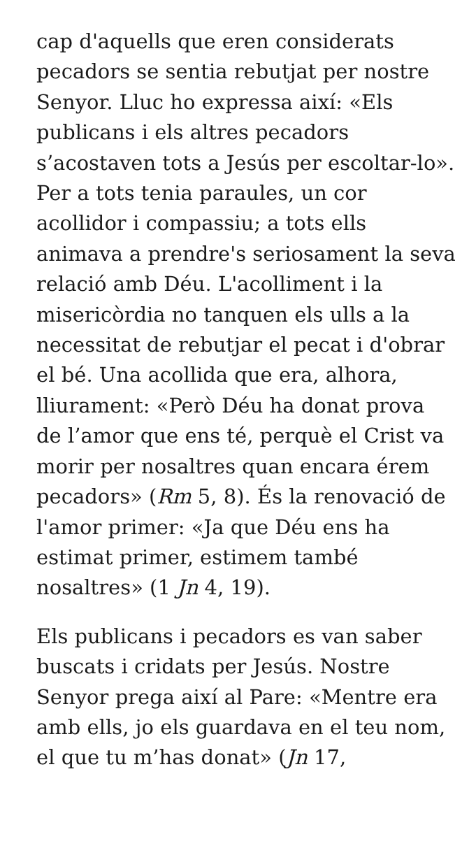cap d'aquells que eren considerats pecadors se sentia rebutjat per nostre Senyor. Lluc ho expressa així: «Els publicans i els altres pecadors s’acostaven tots a Jesús per escoltar-lo». Per a tots tenia paraules, un cor acollidor i compassiu; a tots ells animava a prendre's seriosament la seva relació amb Déu. L'acolliment i la misericòrdia no tanquen els ulls a la necessitat de rebutjar el pecat i d'obrar el bé. Una acollida que era, alhora, lliurament: «Però Déu ha donat prova de l’amor que ens té, perquè el Crist va morir per nosaltres quan encara érem pecadors» (Rm 5, 8). És la renovació de l'amor primer: «Ja que Déu ens ha estimat primer, estimem també nosaltres» (1 Jn 4, 19).
Els publicans i pecadors es van saber buscats i cridats per Jesús. Nostre Senyor prega així al Pare: «Mentre era amb ells, jo els guardava en el teu nom, el que tu m’has donat» (Jn 17,